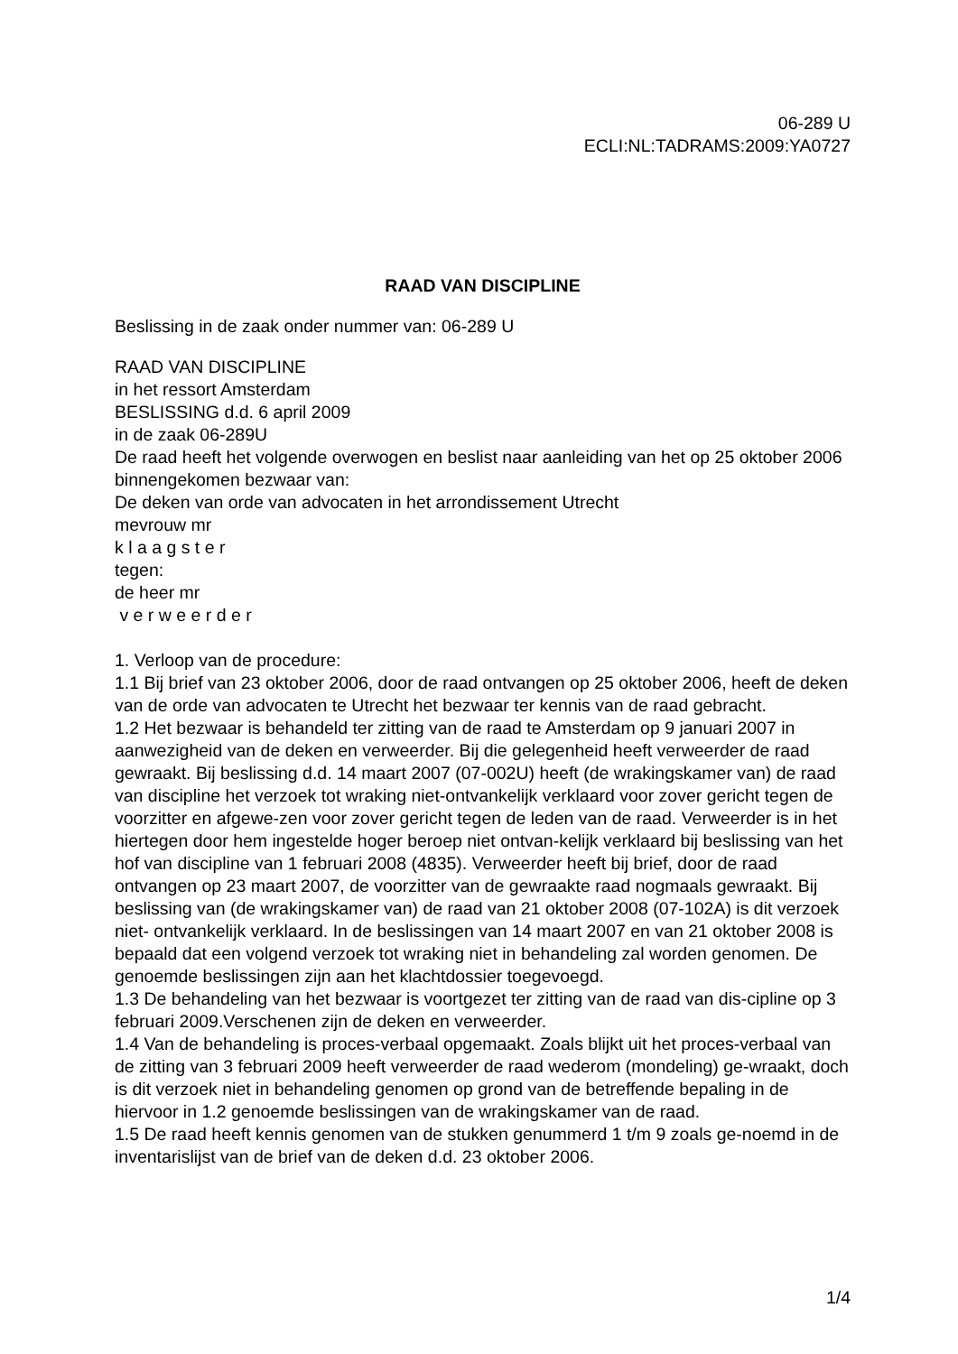06-289 U
ECLI:NL:TADRAMS:2009:YA0727
RAAD VAN DISCIPLINE
Beslissing in de zaak onder nummer van: 06-289 U
RAAD VAN DISCIPLINE
in het ressort Amsterdam
BESLISSING d.d. 6 april 2009
in de zaak 06-289U
De raad heeft het volgende overwogen en beslist naar aanleiding van het op 25 oktober 2006 binnengekomen bezwaar van:
De deken van orde van advocaten in het arrondissement Utrecht
mevrouw mr
k l a a g s t e r
tegen:
de heer mr
v e r w e e r d e r
1. Verloop van de procedure:
1.1 Bij brief van 23 oktober 2006, door de raad ontvangen op 25 oktober 2006, heeft de deken van de orde van advocaten te Utrecht het bezwaar ter kennis van de raad gebracht.
1.2 Het bezwaar is behandeld ter zitting van de raad te Amsterdam op 9 januari 2007 in aanwezigheid van de deken en verweerder. Bij die gelegenheid heeft verweerder de raad gewraakt. Bij beslissing d.d. 14 maart 2007 (07-002U) heeft (de wrakingskamer van) de raad van discipline het verzoek tot wraking niet-ontvankelijk verklaard voor zover gericht tegen de voorzitter en afgewe-zen voor zover gericht tegen de leden van de raad. Verweerder is in het hiertegen door hem ingestelde hoger beroep niet ontvan-kelijk verklaard bij beslissing van het hof van discipline van 1 februari 2008 (4835). Verweerder heeft bij brief, door de raad ontvangen op 23 maart 2007, de voorzitter van de gewraakte raad nogmaals gewraakt. Bij beslissing van (de wrakingskamer van) de raad van 21 oktober 2008 (07-102A) is dit verzoek niet- ontvankelijk verklaard. In de beslissingen van 14 maart 2007 en van 21 oktober 2008 is bepaald dat een volgend verzoek tot wraking niet in behandeling zal worden genomen. De genoemde beslissingen zijn aan het klachtdossier toegevoegd.
1.3 De behandeling van het bezwaar is voortgezet ter zitting van de raad van dis-cipline op 3 februari 2009.Verschenen zijn de deken en verweerder.
1.4 Van de behandeling is proces-verbaal opgemaakt. Zoals blijkt uit het proces-verbaal van de zitting van 3 februari 2009 heeft verweerder de raad wederom (mondeling) ge-wraakt, doch is dit verzoek niet in behandeling genomen op grond van de betreffende bepaling in de hiervoor in 1.2 genoemde beslissingen van de wrakingskamer van de raad.
1.5 De raad heeft kennis genomen van de stukken genummerd 1 t/m 9 zoals ge-noemd in de inventarislijst van de brief van de deken d.d. 23 oktober 2006.
1/4